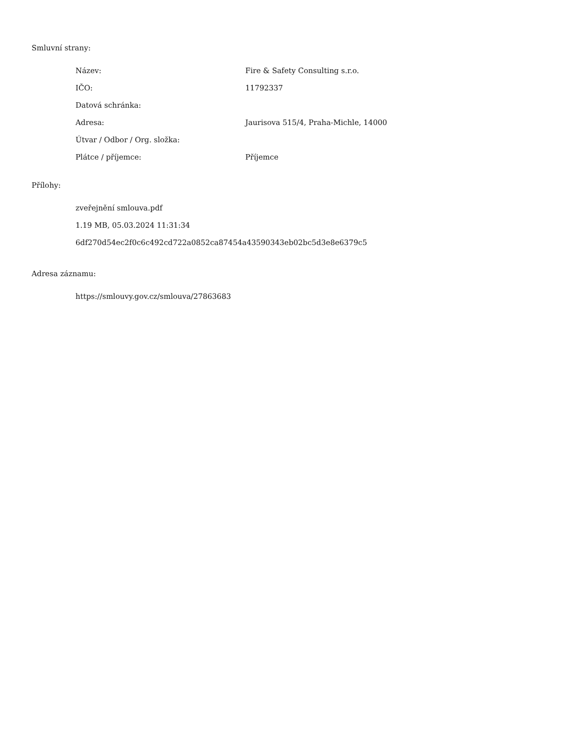Smluvní strany:
| Název: | Fire & Safety Consulting s.r.o. |
| IČO: | 11792337 |
| Datová schránka: | |
| Adresa: | Jaurisova 515/4, Praha-Michle, 14000 |
| Útvar / Odbor / Org. složka: | |
| Plátce / příjemce: | Příjemce |
Přílohy:
zveřejnění smlouva.pdf
1.19 MB, 05.03.2024 11:31:34
6df270d54ec2f0c6c492cd722a0852ca87454a43590343eb02bc5d3e8e6379c5
Adresa záznamu:
https://smlouvy.gov.cz/smlouva/27863683